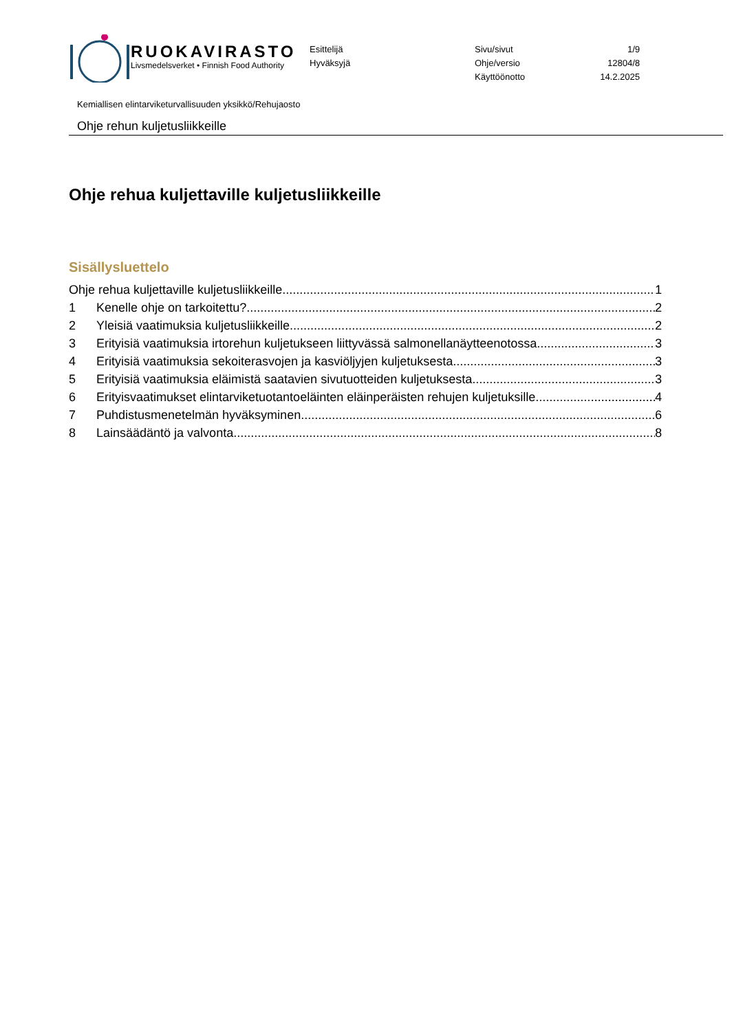RUOKAVIRASTO
Livsmedelsverket • Finnish Food Authority
Esittelijä
Hyväksyjä
Sivu/sivut
Ohje/versio
Käyttöönotto
1/9
12804/8
14.2.2025
Kemiallisen elintarviketurvallisuuden yksikkö/Rehujaosto
Ohje rehun kuljetusliikkeille
Ohje rehua kuljettaville kuljetusliikkeille
Sisällysluettelo
Ohje rehua kuljettaville kuljetusliikkeille 1
1 Kenelle ohje on tarkoitettu? 2
2 Yleisiä vaatimuksia kuljetusliikkeille 2
3 Erityisiä vaatimuksia irtorehun kuljetukseen liittyvässä salmonellanäytteenotossa 3
4 Erityisiä vaatimuksia sekoiterasvojen ja kasviöljyjen kuljetuksesta 3
5 Erityisiä vaatimuksia eläimistä saatavien sivutuotteiden kuljetuksesta 3
6 Erityisvaatimukset elintarviketuotantoeläinten eläinperäisten rehujen kuljetuksille 4
7 Puhdistusmenetelmän hyväksyminen 6
8 Lainsäädäntö ja valvonta 8